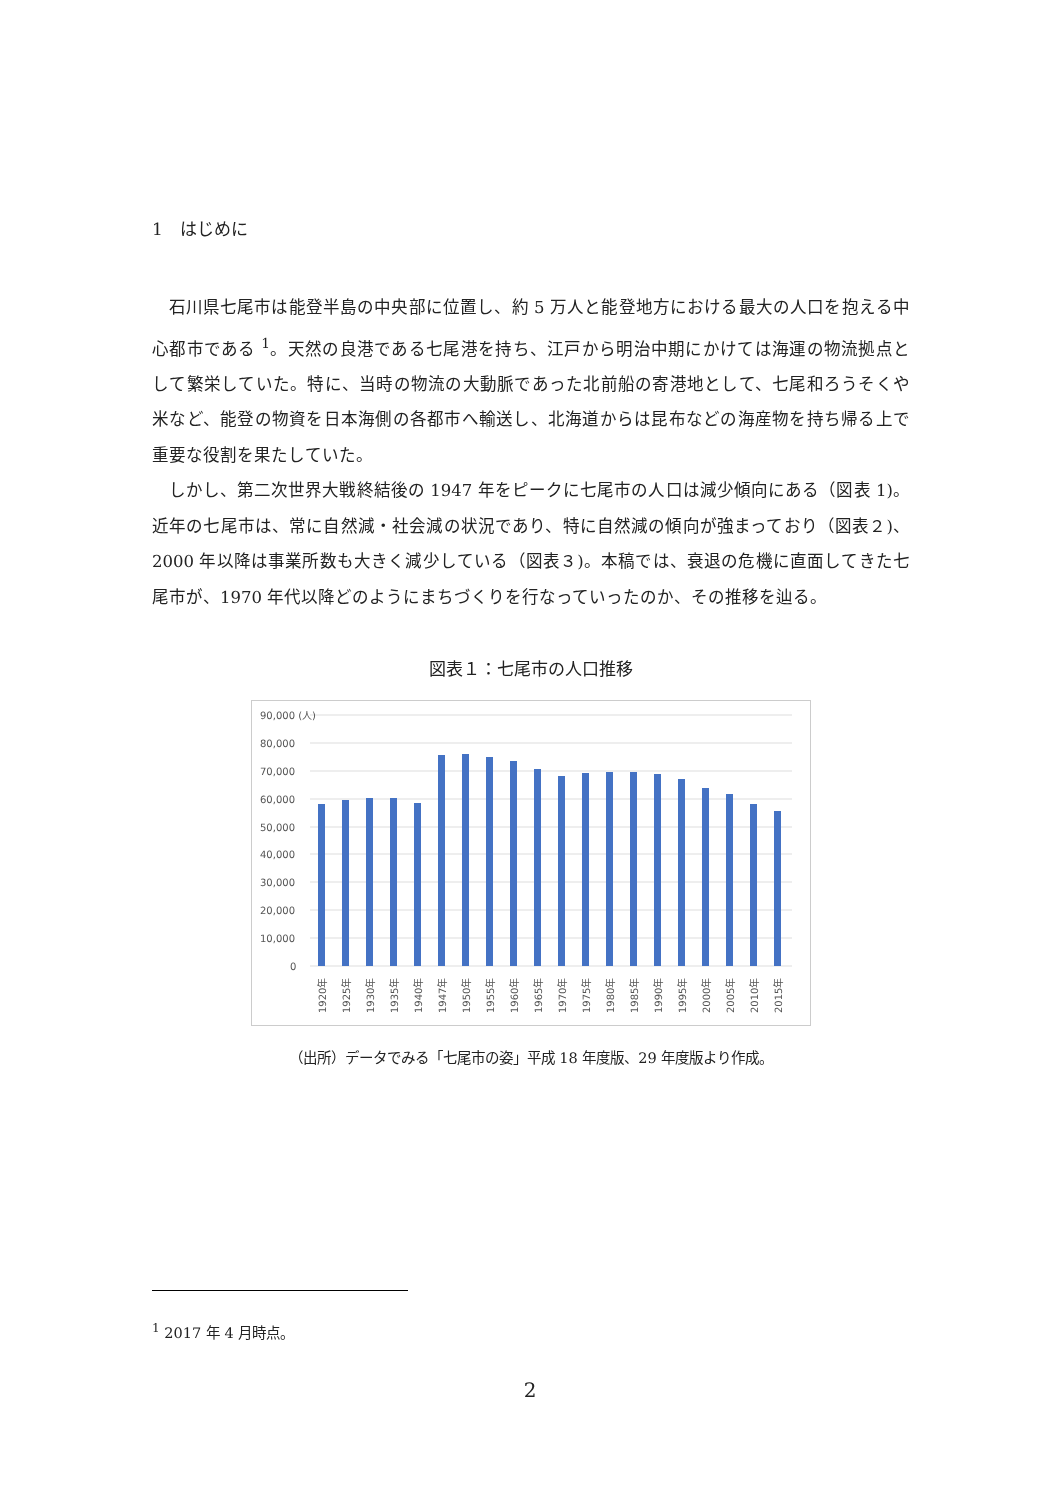1　はじめに
石川県七尾市は能登半島の中央部に位置し、約 5 万人と能登地方における最大の人口を抱える中心都市である <sup>1</sup>。天然の良港である七尾港を持ち、江戸から明治中期にかけては海運の物流拠点として繁栄していた。特に、当時の物流の大動脈であった北前船の寄港地として、七尾和ろうそくや米など、能登の物資を日本海側の各都市へ輸送し、北海道からは昆布などの海産物を持ち帰る上で重要な役割を果たしていた。
しかし、第二次世界大戦終結後の 1947 年をピークに七尾市の人口は減少傾向にある（図表 1)。近年の七尾市は、常に自然減・社会減の状況であり、特に自然減の傾向が強まっており（図表２)、2000 年以降は事業所数も大きく減少している（図表３)。本稿では、衰退の危機に直面してきた七尾市が、1970 年代以降どのようにまちづくりを行なっていったのか、その推移を辿る。
図表１：七尾市の人口推移
90,000 (人)
80,000
70,000
60,000
50,000
40,000
30,000
20,000
10,000
0
1920年
1925年
1930年
1935年
1940年
1947年
1950年
1955年
1960年
1965年
1970年
1975年
1980年
1985年
1990年
1995年
2000年
2005年
2010年
2015年
（出所）データでみる「七尾市の姿」平成 18 年度版、29 年度版より作成。
<sup>1</sup> 2017 年 4 月時点。
2